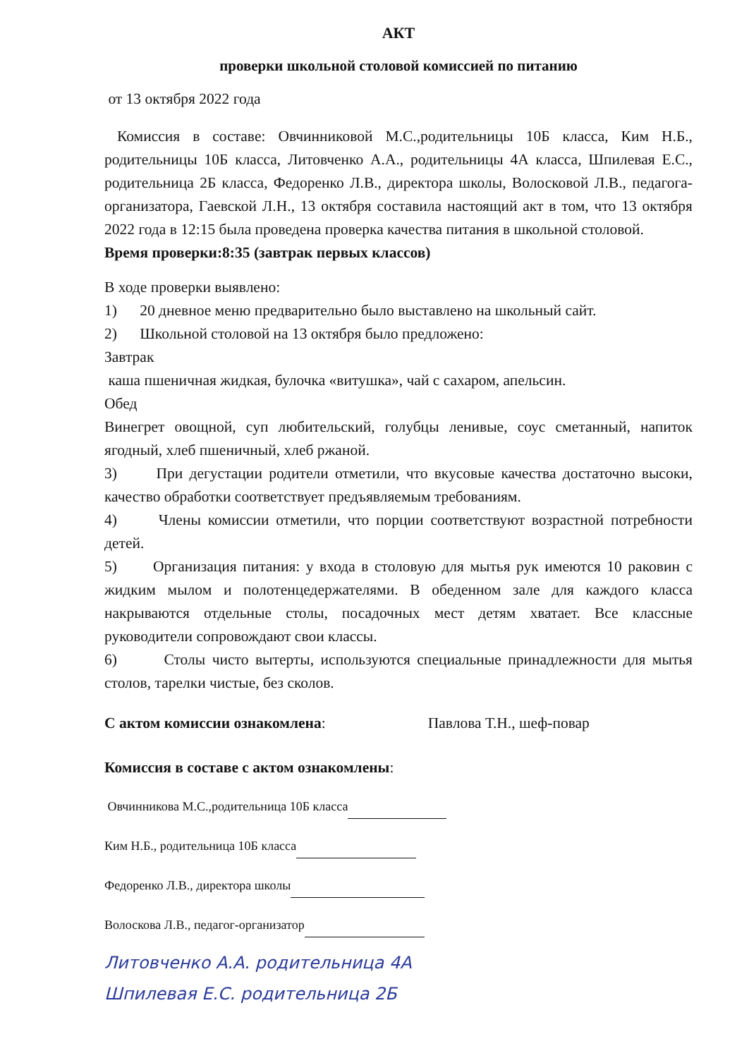АКТ
проверки школьной столовой комиссией по питанию
от 13 октября 2022 года
Комиссия в составе: Овчинниковой М.С.,родительницы 10Б класса, Ким Н.Б., родительницы 10Б класса, Литовченко А.А., родительницы 4А класса, Шпилевая Е.С., родительница 2Б класса, Федоренко Л.В., директора школы, Волосковой Л.В., педагога-организатора, Гаевской Л.Н., 13 октября составила настоящий акт в том, что 13 октября 2022 года в 12:15 была проведена проверка качества питания в школьной столовой.
Время проверки:8:35 (завтрак первых классов)
В ходе проверки выявлено:
1) 20 дневное меню предварительно было выставлено на школьный сайт.
2) Школьной столовой на 13 октября было предложено:
Завтрак
каша пшеничная жидкая, булочка «витушка», чай с сахаром, апельсин.
Обед
Винегрет овощной, суп любительский, голубцы ленивые, соус сметанный, напиток ягодный, хлеб пшеничный, хлеб ржаной.
3) При дегустации родители отметили, что вкусовые качества достаточно высоки, качество обработки соответствует предъявляемым требованиям.
4) Члены комиссии отметили, что порции соответствуют возрастной потребности детей.
5) Организация питания: у входа в столовую для мытья рук имеются 10 раковин с жидким мылом и полотенцедержателями. В обеденном зале для каждого класса накрываются отдельные столы, посадочных мест детям хватает. Все классные руководители сопровождают свои классы.
6) Столы чисто вытерты, используются специальные принадлежности для мытья столов, тарелки чистые, без сколов.
С актом комиссии ознакомлена: Павлова Т.Н., шеф-повар
Комиссия в составе с актом ознакомлены:
Овчинникова М.С.,родительница 10Б класса
Ким Н.Б., родительница 10Б класса
Федоренко Л.В., директора школы
Волоскова Л.В., педагог-организатор
Литовченко А.А. родительница 4А
Шпилевая Е.С. родительница 2Б